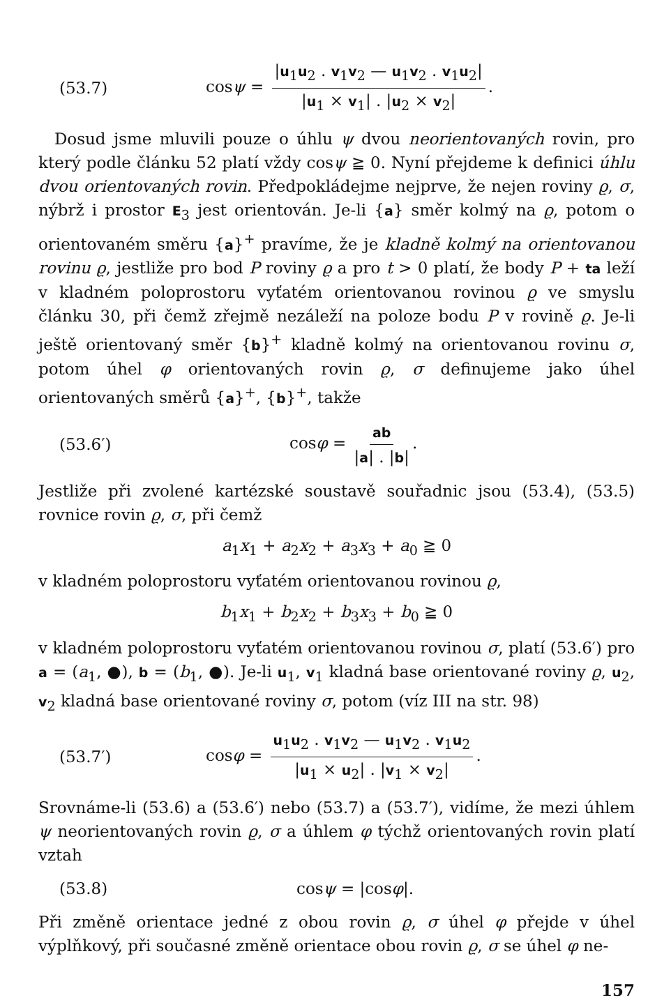(53.7) cosψ = |u<sub>1</sub>u<sub>2</sub> . v<sub>1</sub>v<sub>2</sub> — u<sub>1</sub>v<sub>2</sub> . v<sub>1</sub>u<sub>2</sub>| |u<sub>1</sub> × v<sub>1</sub>| . |u<sub>2</sub> × v<sub>2</sub>|.
Dosud jsme mluvili pouze o úhlu ψ dvou neorientovaných rovin, pro který podle článku 52 platí vždy cosψ ≧ 0. Nyní přejdeme k definici úhlu dvou orientovaných rovin. Předpokládejme nejprve, že nejen roviny ϱ, σ, nýbrž i prostor E<sub>3</sub> jest orientován. Je-li {a} směr kolmý na ϱ, potom o orientovaném směru {a}<sup>+</sup> pravíme, že je kladně kolmý na orientovanou rovinu ϱ, jestliže pro bod P roviny ϱ a pro t > 0 platí, že body P + ta leží v kladném poloprostoru vyťatém orientovanou rovinou ϱ ve smyslu článku 30, při čemž zřejmě nezáleží na poloze bodu P v rovině ϱ. Je-li ještě orientovaný směr {b}<sup>+</sup> kladně kolmý na orientovanou rovinu σ, potom úhel φ orientovaných rovin ϱ, σ definujeme jako úhel orientovaných směrů {a}<sup>+</sup>, {b}<sup>+</sup>, takže
(53.6′) cosφ = ab |a| . |b|.
Jestliže při zvolené kartézské soustavě souřadnic jsou (53.4), (53.5) rovnice rovin ϱ, σ, při čemž
a<sub>1</sub>x<sub>1</sub> + a<sub>2</sub>x<sub>2</sub> + a<sub>3</sub>x<sub>3</sub> + a<sub>0</sub> ≧ 0
v kladném poloprostoru vyťatém orientovanou rovinou ϱ,
b<sub>1</sub>x<sub>1</sub> + b<sub>2</sub>x<sub>2</sub> + b<sub>3</sub>x<sub>3</sub> + b<sub>0</sub> ≧ 0
v kladném poloprostoru vyťatém orientovanou rovinou σ, platí (53.6′) pro a = (a<sub>1</sub>, ●), b = (b<sub>1</sub>, ●). Je-li u<sub>1</sub>, v<sub>1</sub> kladná base orientované roviny ϱ, u<sub>2</sub>, v<sub>2</sub> kladná base orientované roviny σ, potom (víz III na str. 98)
(53.7′) cosφ = u<sub>1</sub>u<sub>2</sub> . v<sub>1</sub>v<sub>2</sub> — u<sub>1</sub>v<sub>2</sub> . v<sub>1</sub>u<sub>2</sub> |u<sub>1</sub> × u<sub>2</sub>| . |v<sub>1</sub> × v<sub>2</sub>|.
Srovnáme-li (53.6) a (53.6′) nebo (53.7) a (53.7′), vidíme, že mezi úhlem ψ neorientovaných rovin ϱ, σ a úhlem φ týchž orientovaných rovin platí vztah
(53.8) cosψ = |cosφ|.
Při změně orientace jedné z obou rovin ϱ, σ úhel φ přejde v úhel výplňkový, při současné změně orientace obou rovin ϱ, σ se úhel φ ne-
157